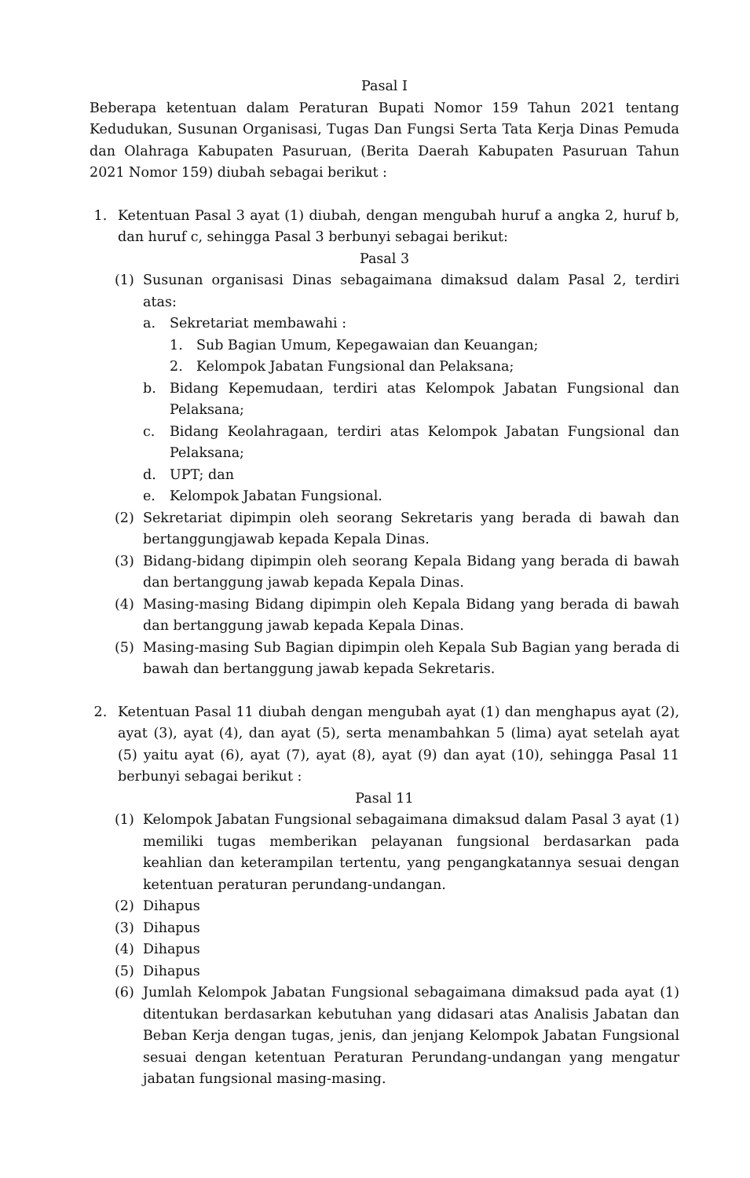Pasal I
Beberapa ketentuan dalam Peraturan Bupati Nomor 159 Tahun 2021 tentang Kedudukan, Susunan Organisasi, Tugas Dan Fungsi Serta Tata Kerja Dinas Pemuda dan Olahraga Kabupaten Pasuruan, (Berita Daerah Kabupaten Pasuruan Tahun 2021 Nomor 159) diubah sebagai berikut :
1. Ketentuan Pasal 3 ayat (1) diubah, dengan mengubah huruf a angka 2, huruf b, dan huruf c, sehingga Pasal 3 berbunyi sebagai berikut:
Pasal 3
(1) Susunan organisasi Dinas sebagaimana dimaksud dalam Pasal 2, terdiri atas:
a. Sekretariat membawahi :
1. Sub Bagian Umum, Kepegawaian dan Keuangan;
2. Kelompok Jabatan Fungsional dan Pelaksana;
b. Bidang Kepemudaan, terdiri atas Kelompok Jabatan Fungsional dan Pelaksana;
c. Bidang Keolahragaan, terdiri atas Kelompok Jabatan Fungsional dan Pelaksana;
d. UPT; dan
e. Kelompok Jabatan Fungsional.
(2) Sekretariat dipimpin oleh seorang Sekretaris yang berada di bawah dan bertanggungjawab kepada Kepala Dinas.
(3) Bidang-bidang dipimpin oleh seorang Kepala Bidang yang berada di bawah dan bertanggung jawab kepada Kepala Dinas.
(4) Masing-masing Bidang dipimpin oleh Kepala Bidang yang berada di bawah dan bertanggung jawab kepada Kepala Dinas.
(5) Masing-masing Sub Bagian dipimpin oleh Kepala Sub Bagian yang berada di bawah dan bertanggung jawab kepada Sekretaris.
2. Ketentuan Pasal 11 diubah dengan mengubah ayat (1) dan menghapus ayat (2), ayat (3), ayat (4), dan ayat (5), serta menambahkan 5 (lima) ayat setelah ayat (5) yaitu ayat (6), ayat (7), ayat (8), ayat (9) dan ayat (10), sehingga Pasal 11 berbunyi sebagai berikut :
Pasal 11
(1) Kelompok Jabatan Fungsional sebagaimana dimaksud dalam Pasal 3 ayat (1) memiliki tugas memberikan pelayanan fungsional berdasarkan pada keahlian dan keterampilan tertentu, yang pengangkatannya sesuai dengan ketentuan peraturan perundang-undangan.
(2) Dihapus
(3) Dihapus
(4) Dihapus
(5) Dihapus
(6) Jumlah Kelompok Jabatan Fungsional sebagaimana dimaksud pada ayat (1) ditentukan berdasarkan kebutuhan yang didasari atas Analisis Jabatan dan Beban Kerja dengan tugas, jenis, dan jenjang Kelompok Jabatan Fungsional sesuai dengan ketentuan Peraturan Perundang-undangan yang mengatur jabatan fungsional masing-masing.